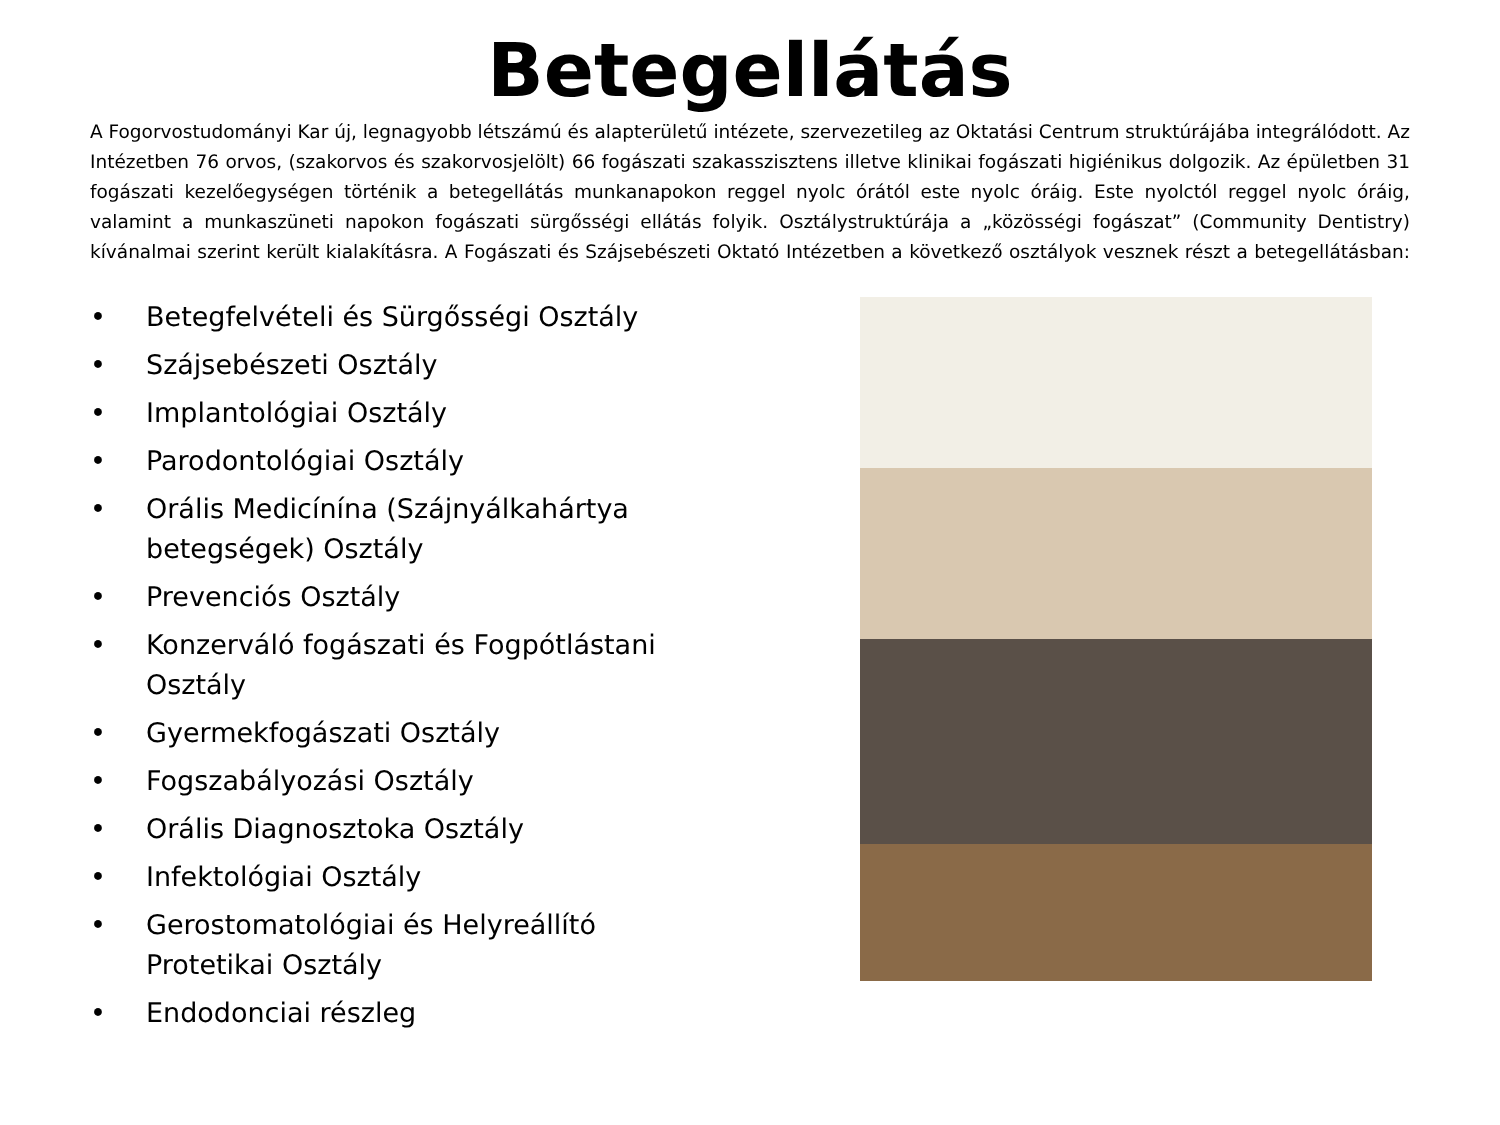Betegellátás
A Fogorvostudományi Kar új, legnagyobb létszámú és alapterületű intézete, szervezetileg az Oktatási Centrum struktúrájába integrálódott. Az Intézetben 76 orvos, (szakorvos és szakorvosjelölt) 66 fogászati szakasszisztens illetve klinikai fogászati higiénikus dolgozik. Az épületben 31 fogászati kezelőegységen történik a betegellátás munkanapokon reggel nyolc órától este nyolc óráig. Este nyolctól reggel nyolc óráig, valamint a munkaszüneti napokon fogászati sürgősségi ellátás folyik. Osztálystruktúrája a „közösségi fogászat” (Community Dentistry) kívánalmai szerint került kialakításra. A Fogászati és Szájsebészeti Oktató Intézetben a következő osztályok vesznek részt a betegellátásban:
• Betegfelvételi és Sürgősségi Osztály
• Szájsebészeti Osztály
• Implantológiai Osztály
• Parodontológiai Osztály
• Orális Medicínína (Szájnyálkahártya betegségek) Osztály
• Prevenciós Osztály
• Konzerváló fogászati és Fogpótlástani Osztály
• Gyermekfogászati Osztály
• Fogszabályozási Osztály
• Orális Diagnosztoka Osztály
• Infektológiai Osztály
• Gerostomatológiai és Helyreállító Protetikai Osztály
• Endodonciai részleg